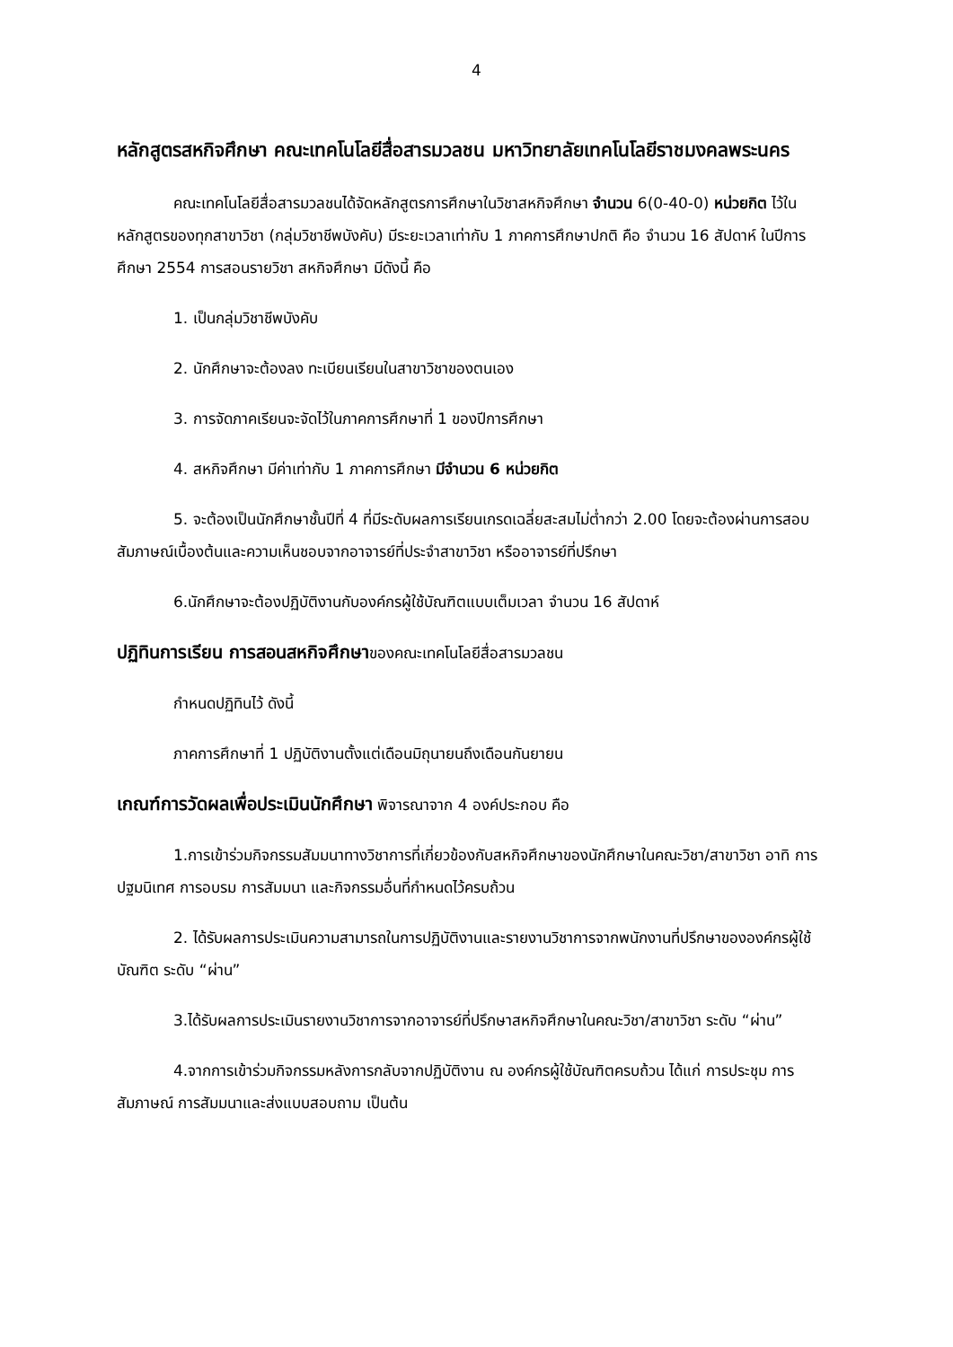4
หลักสูตรสหกิจศึกษา คณะเทคโนโลยีสื่อสารมวลชน มหาวิทยาลัยเทคโนโลยีราชมงคลพระนคร
คณะเทคโนโลยีสื่อสารมวลชนได้จัดหลักสูตรการศึกษาในวิชาสหกิจศึกษา จำนวน 6(0-40-0) หน่วยกิต ไว้ในหลักสูตรของทุกสาขาวิชา (กลุ่มวิชาชีพบังคับ) มีระยะเวลาเท่ากับ 1 ภาคการศึกษาปกติ คือ จำนวน 16 สัปดาห์ ในปีการศึกษา 2554 การสอนรายวิชา สหกิจศึกษา มีดังนี้ คือ
1. เป็นกลุ่มวิชาชีพบังคับ
2. นักศึกษาจะต้องลง ทะเบียนเรียนในสาขาวิชาของตนเอง
3. การจัดภาคเรียนจะจัดไว้ในภาคการศึกษาที่ 1 ของปีการศึกษา
4. สหกิจศึกษา มีค่าเท่ากับ 1 ภาคการศึกษา มีจำนวน 6 หน่วยกิต
5. จะต้องเป็นนักศึกษาชั้นปีที่ 4 ที่มีระดับผลการเรียนเกรดเฉลี่ยสะสมไม่ต่ำกว่า 2.00 โดยจะต้องผ่านการสอบสัมภาษณ์เบื้องต้นและความเห็นชอบจากอาจารย์ที่ประจำสาขาวิชา หรืออาจารย์ที่ปรึกษา
6.นักศึกษาจะต้องปฏิบัติงานกับองค์กรผู้ใช้บัณฑิตแบบเต็มเวลา จำนวน 16 สัปดาห์
ปฏิทินการเรียน การสอนสหกิจศึกษาของคณะเทคโนโลยีสื่อสารมวลชน
กำหนดปฏิทินไว้ ดังนี้
ภาคการศึกษาที่ 1 ปฏิบัติงานตั้งแต่เดือนมิถุนายนถึงเดือนกันยายน
เกณฑ์การวัดผลเพื่อประเมินนักศึกษา พิจารณาจาก 4 องค์ประกอบ คือ
1.การเข้าร่วมกิจกรรมสัมมนาทางวิชาการที่เกี่ยวข้องกับสหกิจศึกษาของนักศึกษาในคณะวิชา/สาขาวิชา อาทิ การปฐมนิเทศ การอบรม การสัมมนา และกิจกรรมอื่นที่กำหนดไว้ครบถ้วน
2. ได้รับผลการประเมินความสามารถในการปฏิบัติงานและรายงานวิชาการจากพนักงานที่ปรึกษาขององค์กรผู้ใช้บัณฑิต ระดับ “ผ่าน”
3.ได้รับผลการประเมินรายงานวิชาการจากอาจารย์ที่ปรึกษาสหกิจศึกษาในคณะวิชา/สาขาวิชา ระดับ “ผ่าน”
4.จากการเข้าร่วมกิจกรรมหลังการกลับจากปฏิบัติงาน ณ องค์กรผู้ใช้บัณฑิตครบถ้วน ได้แก่ การประชุม การสัมภาษณ์ การสัมมนาและส่งแบบสอบถาม เป็นต้น